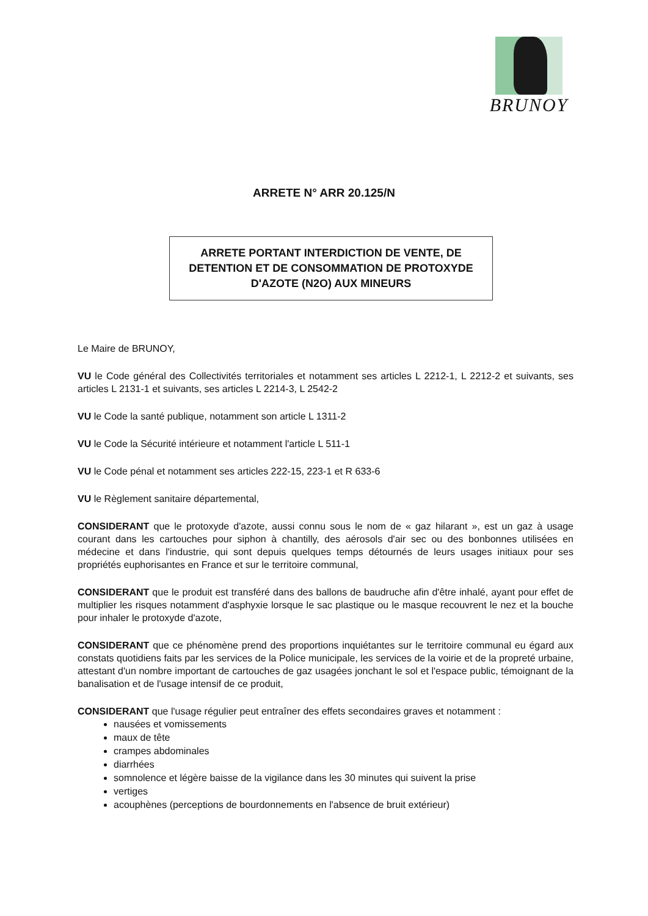BRUNOY
ARRETE N° ARR 20.125/N
ARRETE PORTANT INTERDICTION DE VENTE, DE
DETENTION ET DE CONSOMMATION DE PROTOXYDE
D'AZOTE (N2O) AUX MINEURS
Le Maire de BRUNOY,
VU le Code général des Collectivités territoriales et notamment ses articles L 2212-1, L 2212-2 et suivants, ses articles L 2131-1 et suivants, ses articles L 2214-3, L 2542-2
VU le Code la santé publique, notamment son article L 1311-2
VU le Code la Sécurité intérieure et notamment l'article L 511-1
VU le Code pénal et notamment ses articles 222-15, 223-1 et R 633-6
VU le Règlement sanitaire départemental,
CONSIDERANT que le protoxyde d'azote, aussi connu sous le nom de « gaz hilarant », est un gaz à usage courant dans les cartouches pour siphon à chantilly, des aérosols d'air sec ou des bonbonnes utilisées en médecine et dans l'industrie, qui sont depuis quelques temps détournés de leurs usages initiaux pour ses propriétés euphorisantes en France et sur le territoire communal,
CONSIDERANT que le produit est transféré dans des ballons de baudruche afin d'être inhalé, ayant pour effet de multiplier les risques notamment d'asphyxie lorsque le sac plastique ou le masque recouvrent le nez et la bouche pour inhaler le protoxyde d'azote,
CONSIDERANT que ce phénomène prend des proportions inquiétantes sur le territoire communal eu égard aux constats quotidiens faits par les services de la Police municipale, les services de la voirie et de la propreté urbaine, attestant d'un nombre important de cartouches de gaz usagées jonchant le sol et l'espace public, témoignant de la banalisation et de l'usage intensif de ce produit,
CONSIDERANT que l'usage régulier peut entraîner des effets secondaires graves et notamment :
nausées et vomissements
maux de tête
crampes abdominales
diarrhées
somnolence et légère baisse de la vigilance dans les 30 minutes qui suivent la prise
vertiges
acouphènes (perceptions de bourdonnements en l'absence de bruit extérieur)